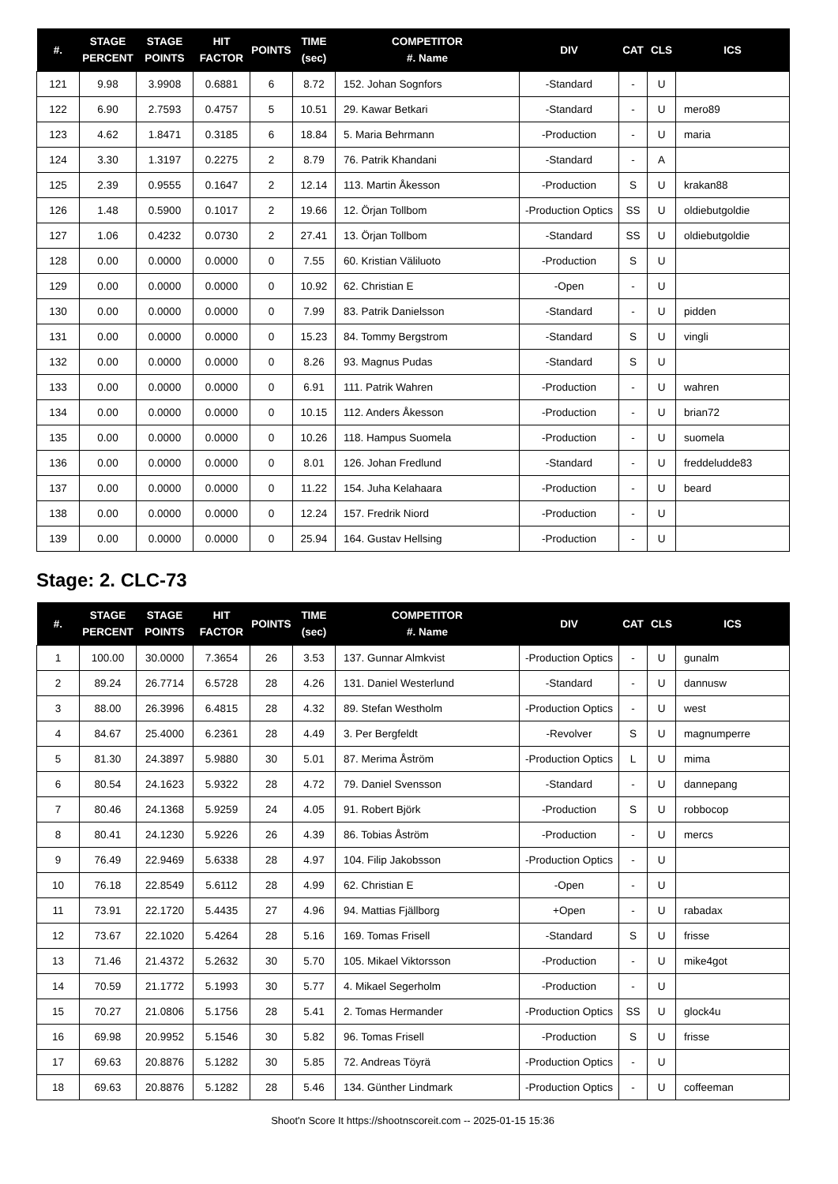| #. | STAGE PERCENT | STAGE POINTS | HIT FACTOR | POINTS | TIME (sec) | COMPETITOR #. Name | DIV | CAT | CLS | ICS |
| --- | --- | --- | --- | --- | --- | --- | --- | --- | --- | --- |
| 121 | 9.98 | 3.9908 | 0.6881 | 6 | 8.72 | 152. Johan Sognfors | -Standard | - | U | |
| 122 | 6.90 | 2.7593 | 0.4757 | 5 | 10.51 | 29. Kawar Betkari | -Standard | - | U | mero89 |
| 123 | 4.62 | 1.8471 | 0.3185 | 6 | 18.84 | 5. Maria Behrmann | -Production | - | U | maria |
| 124 | 3.30 | 1.3197 | 0.2275 | 2 | 8.79 | 76. Patrik Khandani | -Standard | - | A | |
| 125 | 2.39 | 0.9555 | 0.1647 | 2 | 12.14 | 113. Martin Åkesson | -Production | S | U | krakan88 |
| 126 | 1.48 | 0.5900 | 0.1017 | 2 | 19.66 | 12. Örjan Tollbom | -Production Optics | SS | U | oldiebutgoldie |
| 127 | 1.06 | 0.4232 | 0.0730 | 2 | 27.41 | 13. Örjan Tollbom | -Standard | SS | U | oldiebutgoldie |
| 128 | 0.00 | 0.0000 | 0.0000 | 0 | 7.55 | 60. Kristian Väliluoto | -Production | S | U | |
| 129 | 0.00 | 0.0000 | 0.0000 | 0 | 10.92 | 62. Christian E | -Open | - | U | |
| 130 | 0.00 | 0.0000 | 0.0000 | 0 | 7.99 | 83. Patrik Danielsson | -Standard | - | U | pidden |
| 131 | 0.00 | 0.0000 | 0.0000 | 0 | 15.23 | 84. Tommy Bergstrom | -Standard | S | U | vingli |
| 132 | 0.00 | 0.0000 | 0.0000 | 0 | 8.26 | 93. Magnus Pudas | -Standard | S | U | |
| 133 | 0.00 | 0.0000 | 0.0000 | 0 | 6.91 | 111. Patrik Wahren | -Production | - | U | wahren |
| 134 | 0.00 | 0.0000 | 0.0000 | 0 | 10.15 | 112. Anders Åkesson | -Production | - | U | brian72 |
| 135 | 0.00 | 0.0000 | 0.0000 | 0 | 10.26 | 118. Hampus Suomela | -Production | - | U | suomela |
| 136 | 0.00 | 0.0000 | 0.0000 | 0 | 8.01 | 126. Johan Fredlund | -Standard | - | U | freddeludde83 |
| 137 | 0.00 | 0.0000 | 0.0000 | 0 | 11.22 | 154. Juha Kelahaara | -Production | - | U | beard |
| 138 | 0.00 | 0.0000 | 0.0000 | 0 | 12.24 | 157. Fredrik Niord | -Production | - | U | |
| 139 | 0.00 | 0.0000 | 0.0000 | 0 | 25.94 | 164. Gustav Hellsing | -Production | - | U | |
Stage: 2. CLC-73
| #. | STAGE PERCENT | STAGE POINTS | HIT FACTOR | POINTS | TIME (sec) | COMPETITOR #. Name | DIV | CAT | CLS | ICS |
| --- | --- | --- | --- | --- | --- | --- | --- | --- | --- | --- |
| 1 | 100.00 | 30.0000 | 7.3654 | 26 | 3.53 | 137. Gunnar Almkvist | -Production Optics | - | U | gunalm |
| 2 | 89.24 | 26.7714 | 6.5728 | 28 | 4.26 | 131. Daniel Westerlund | -Standard | - | U | dannusw |
| 3 | 88.00 | 26.3996 | 6.4815 | 28 | 4.32 | 89. Stefan Westholm | -Production Optics | - | U | west |
| 4 | 84.67 | 25.4000 | 6.2361 | 28 | 4.49 | 3. Per Bergfeldt | -Revolver | S | U | magnumperre |
| 5 | 81.30 | 24.3897 | 5.9880 | 30 | 5.01 | 87. Merima Åström | -Production Optics | L | U | mima |
| 6 | 80.54 | 24.1623 | 5.9322 | 28 | 4.72 | 79. Daniel Svensson | -Standard | - | U | dannepang |
| 7 | 80.46 | 24.1368 | 5.9259 | 24 | 4.05 | 91. Robert Björk | -Production | S | U | robbocop |
| 8 | 80.41 | 24.1230 | 5.9226 | 26 | 4.39 | 86. Tobias Åström | -Production | - | U | mercs |
| 9 | 76.49 | 22.9469 | 5.6338 | 28 | 4.97 | 104. Filip Jakobsson | -Production Optics | - | U | |
| 10 | 76.18 | 22.8549 | 5.6112 | 28 | 4.99 | 62. Christian E | -Open | - | U | |
| 11 | 73.91 | 22.1720 | 5.4435 | 27 | 4.96 | 94. Mattias Fjällborg | +Open | - | U | rabadax |
| 12 | 73.67 | 22.1020 | 5.4264 | 28 | 5.16 | 169. Tomas Frisell | -Standard | S | U | frisse |
| 13 | 71.46 | 21.4372 | 5.2632 | 30 | 5.70 | 105. Mikael Viktorsson | -Production | - | U | mike4got |
| 14 | 70.59 | 21.1772 | 5.1993 | 30 | 5.77 | 4. Mikael Segerholm | -Production | - | U | |
| 15 | 70.27 | 21.0806 | 5.1756 | 28 | 5.41 | 2. Tomas Hermander | -Production Optics | SS | U | glock4u |
| 16 | 69.98 | 20.9952 | 5.1546 | 30 | 5.82 | 96. Tomas Frisell | -Production | S | U | frisse |
| 17 | 69.63 | 20.8876 | 5.1282 | 30 | 5.85 | 72. Andreas Töyrä | -Production Optics | - | U | |
| 18 | 69.63 | 20.8876 | 5.1282 | 28 | 5.46 | 134. Günther Lindmark | -Production Optics | - | U | coffeeman |
Shoot'n Score It https://shootnscoreit.com -- 2025-01-15 15:36